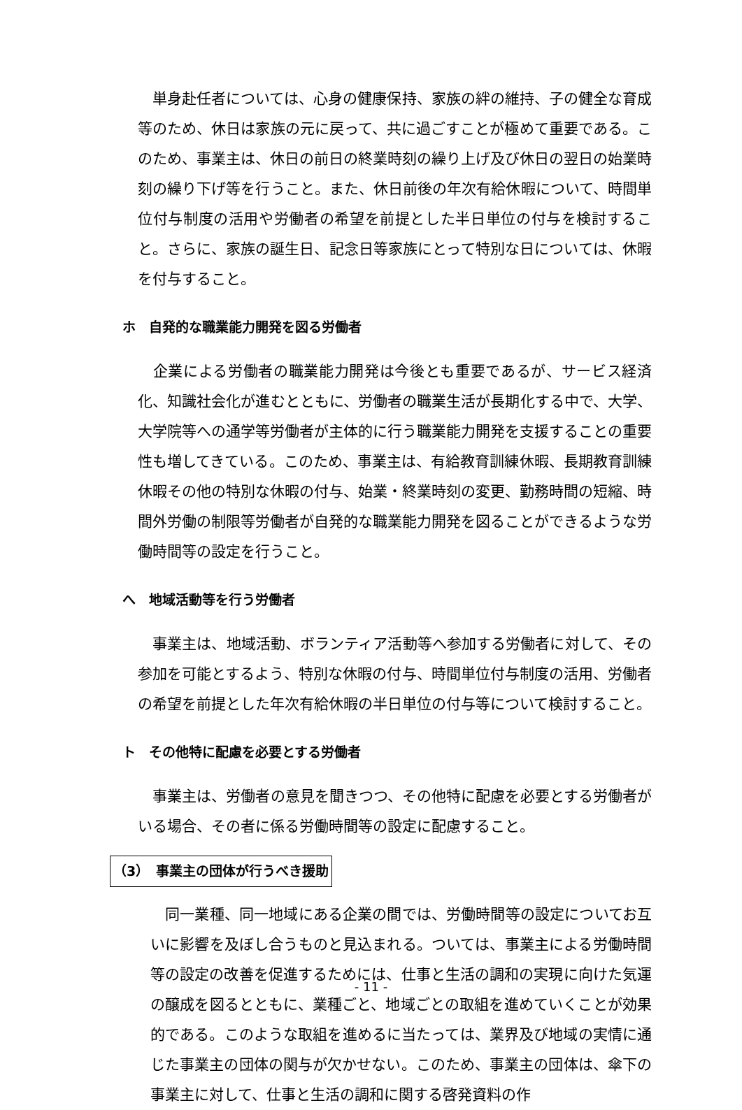単身赴任者については、心身の健康保持、家族の絆の維持、子の健全な育成等のため、休日は家族の元に戻って、共に過ごすことが極めて重要である。このため、事業主は、休日の前日の終業時刻の繰り上げ及び休日の翌日の始業時刻の繰り下げ等を行うこと。また、休日前後の年次有給休暇について、時間単位付与制度の活用や労働者の希望を前提とした半日単位の付与を検討すること。さらに、家族の誕生日、記念日等家族にとって特別な日については、休暇を付与すること。
ホ　自発的な職業能力開発を図る労働者
　企業による労働者の職業能力開発は今後とも重要であるが、サービス経済化、知識社会化が進むとともに、労働者の職業生活が長期化する中で、大学、大学院等への通学等労働者が主体的に行う職業能力開発を支援することの重要性も増してきている。このため、事業主は、有給教育訓練休暇、長期教育訓練休暇その他の特別な休暇の付与、始業・終業時刻の変更、勤務時間の短縮、時間外労働の制限等労働者が自発的な職業能力開発を図ることができるような労働時間等の設定を行うこと。
へ　地域活動等を行う労働者
　事業主は、地域活動、ボランティア活動等へ参加する労働者に対して、その参加を可能とするよう、特別な休暇の付与、時間単位付与制度の活用、労働者の希望を前提とした年次有給休暇の半日単位の付与等について検討すること。
ト　その他特に配慮を必要とする労働者
　事業主は、労働者の意見を聞きつつ、その他特に配慮を必要とする労働者がいる場合、その者に係る労働時間等の設定に配慮すること。
（3）　事業主の団体が行うべき援助
　同一業種、同一地域にある企業の間では、労働時間等の設定についてお互いに影響を及ぼし合うものと見込まれる。ついては、事業主による労働時間等の設定の改善を促進するためには、仕事と生活の調和の実現に向けた気運の醸成を図るとともに、業種ごと、地域ごとの取組を進めていくことが効果的である。このような取組を進めるに当たっては、業界及び地域の実情に通じた事業主の団体の関与が欠かせない。このため、事業主の団体は、傘下の事業主に対して、仕事と生活の調和に関する啓発資料の作
- 11 -